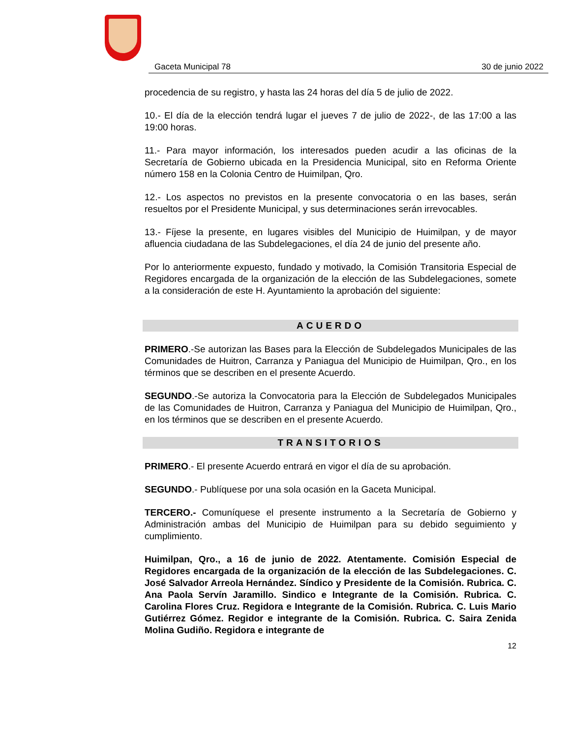Gaceta Municipal 78 30 de junio 2022
procedencia de su registro, y hasta las 24 horas del día 5 de julio de 2022.
10.- El día de la elección tendrá lugar el jueves 7 de julio de 2022-, de las 17:00 a las 19:00 horas.
11.- Para mayor información, los interesados pueden acudir a las oficinas de la Secretaría de Gobierno ubicada en la Presidencia Municipal, sito en Reforma Oriente número 158 en la Colonia Centro de Huimilpan, Qro.
12.- Los aspectos no previstos en la presente convocatoria o en las bases, serán resueltos por el Presidente Municipal, y sus determinaciones serán irrevocables.
13.- Fíjese la presente, en lugares visibles del Municipio de Huimilpan, y de mayor afluencia ciudadana de las Subdelegaciones, el día 24 de junio del presente año.
Por lo anteriormente expuesto, fundado y motivado, la Comisión Transitoria Especial de Regidores encargada de la organización de la elección de las Subdelegaciones, somete a la consideración de este H. Ayuntamiento la aprobación del siguiente:
ACUERDO
PRIMERO.-Se autorizan las Bases para la Elección de Subdelegados Municipales de las Comunidades de Huitron, Carranza y Paniagua del Municipio de Huimilpan, Qro., en los términos que se describen en el presente Acuerdo.
SEGUNDO.-Se autoriza la Convocatoria para la Elección de Subdelegados Municipales de las Comunidades de Huitron, Carranza y Paniagua del Municipio de Huimilpan, Qro., en los términos que se describen en el presente Acuerdo.
TRANSITORIOS
PRIMERO.- El presente Acuerdo entrará en vigor el día de su aprobación.
SEGUNDO.- Publíquese por una sola ocasión en la Gaceta Municipal.
TERCERO.- Comuníquese el presente instrumento a la Secretaría de Gobierno y Administración ambas del Municipio de Huimilpan para su debido seguimiento y cumplimiento.
Huimilpan, Qro., a 16 de junio de 2022. Atentamente. Comisión Especial de Regidores encargada de la organización de la elección de las Subdelegaciones. C. José Salvador Arreola Hernández. Síndico y Presidente de la Comisión. Rubrica. C. Ana Paola Servín Jaramillo. Sindico e Integrante de la Comisión. Rubrica. C. Carolina Flores Cruz. Regidora e Integrante de la Comisión. Rubrica. C. Luis Mario Gutiérrez Gómez. Regidor e integrante de la Comisión. Rubrica. C. Saira Zenida Molina Gudiño. Regidora e integrante de
12